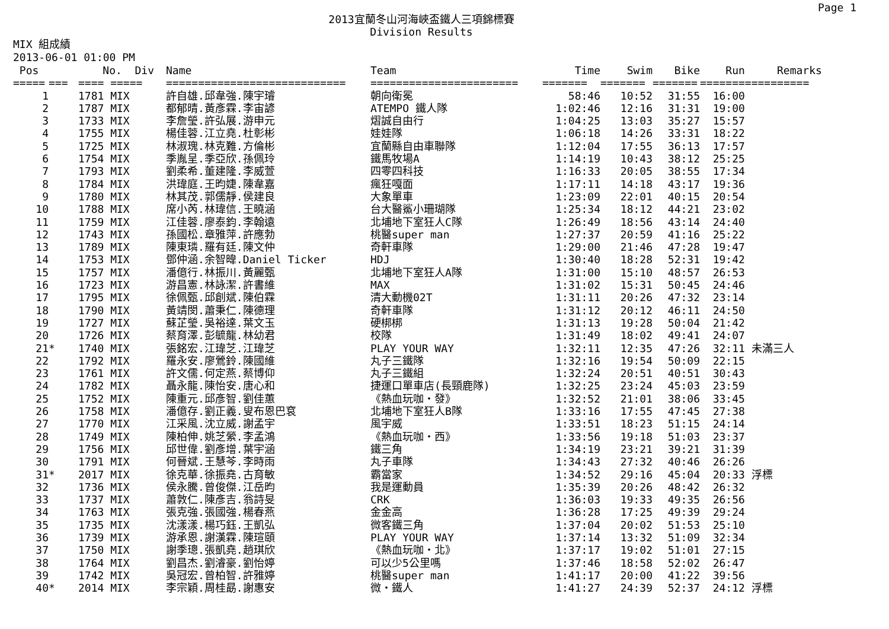Page 1
2013宜蘭冬山河海峽盃鐵人三項錦標賽
Division Results
MIX 組成績
2013-06-01 01:00 PM
| Pos | | No. Div | | Name | Team | Time | Swim | Bike | Run | Remarks |
| --- | --- | --- | --- | --- | --- | --- | --- | --- | --- | --- |
| ===== | === | ==== ===== | | ============================ | ======================= | ======= | ======= | ======= | ======= | ========== |
| 1 | | 1781 MIX | | 許自雄.邱韋強.陳宇璿 | 朝向衛冕 | 58:46 | 10:52 | 31:55 | 16:00 | |
| 2 | | 1787 MIX | | 都郁晴.黃彥霖.李宙諺 | ATEMPO 鐵人隊 | 1:02:46 | 12:16 | 31:31 | 19:00 | |
| 3 | | 1733 MIX | | 李詹瑩.許弘展.游申元 | 熠誠自由行 | 1:04:25 | 13:03 | 35:27 | 15:57 | |
| 4 | | 1755 MIX | | 楊佳蓉.江立堯.杜彰彬 | 娃娃隊 | 1:06:18 | 14:26 | 33:31 | 18:22 | |
| 5 | | 1725 MIX | | 林淑瑰.林克難.方倫彬 | 宜蘭縣自由車聯隊 | 1:12:04 | 17:55 | 36:13 | 17:57 | |
| 6 | | 1754 MIX | | 季胤呈.季亞欣.孫佩玲 | 鐵馬牧場A | 1:14:19 | 10:43 | 38:12 | 25:25 | |
| 7 | | 1793 MIX | | 劉柔希.董建隆.李威萱 | 四零四科技 | 1:16:33 | 20:05 | 38:55 | 17:34 | |
| 8 | | 1784 MIX | | 洪瑋庭.王昀婕.陳韋嘉 | 瘋狂嘎面 | 1:17:11 | 14:18 | 43:17 | 19:36 | |
| 9 | | 1780 MIX | | 林其茂.郭儒靜.侯建良 | 大象單車 | 1:23:09 | 22:01 | 40:15 | 20:54 | |
| 10 | | 1788 MIX | | 席小芮.林瑋信.王曉涵 | 台大醫鯊小珊瑚隊 | 1:25:34 | 18:12 | 44:21 | 23:02 | |
| 11 | | 1759 MIX | | 江佳蓉.廖泰鈞.李翰遠 | 北埔地下室狂人C隊 | 1:26:49 | 18:56 | 43:14 | 24:40 | |
| 12 | | 1743 MIX | | 孫國松.章雅萍.許應勃 | 桃醫super man | 1:27:37 | 20:59 | 41:16 | 25:22 | |
| 13 | | 1789 MIX | | 陳東璘.羅有廷.陳文仲 | 奇軒車隊 | 1:29:00 | 21:46 | 47:28 | 19:47 | |
| 14 | | 1753 MIX | | 鄧仲涵.余智暐.Daniel Ticker | HDJ | 1:30:40 | 18:28 | 52:31 | 19:42 | |
| 15 | | 1757 MIX | | 潘億行.林振川.黃麗甄 | 北埔地下室狂人A隊 | 1:31:00 | 15:10 | 48:57 | 26:53 | |
| 16 | | 1723 MIX | | 游昌憲.林詠潔.許書維 | MAX | 1:31:02 | 15:31 | 50:45 | 24:46 | |
| 17 | | 1795 MIX | | 徐佩甄.邱創斌.陳伯霖 | 清大動機02T | 1:31:11 | 20:26 | 47:32 | 23:14 | |
| 18 | | 1790 MIX | | 黃靖閔.蕭秉仁.陳德理 | 奇軒車隊 | 1:31:12 | 20:12 | 46:11 | 24:50 | |
| 19 | | 1727 MIX | | 蘇芷瑩.吳裕達.葉文玉 | 硬梆梆 | 1:31:13 | 19:28 | 50:04 | 21:42 | |
| 20 | | 1726 MIX | | 蔡育澤.彭毓龍.林幼君 | 校隊 | 1:31:49 | 18:02 | 49:41 | 24:07 | |
| 21 | * | 1740 MIX | | 張銘宏.江瑋芝.江瑋芝 | PLAY YOUR WAY | 1:32:11 | 12:35 | 47:26 | 32:11 | 未滿三人 |
| 22 | | 1792 MIX | | 羅永安.廖鶯鈴.陳國維 | 丸子三鐵隊 | 1:32:16 | 19:54 | 50:09 | 22:15 | |
| 23 | | 1761 MIX | | 許文儒.何定燕.蔡博仰 | 丸子三鐵組 | 1:32:24 | 20:51 | 40:51 | 30:43 | |
| 24 | | 1782 MIX | | 聶永龍.陳怡安.唐心和 | 捷運口單車店(長頸鹿隊) | 1:32:25 | 23:24 | 45:03 | 23:59 | |
| 25 | | 1752 MIX | | 陳重元.邱彥智.劉佳蕙 | 《熱血玩咖・發》 | 1:32:52 | 21:01 | 38:06 | 33:45 | |
| 26 | | 1758 MIX | | 潘億存.劉正義.叟布恩巴袞 | 北埔地下室狂人B隊 | 1:33:16 | 17:55 | 47:45 | 27:38 | |
| 27 | | 1770 MIX | | 江采風.沈立威.謝孟宇 | 風宇威 | 1:33:51 | 18:23 | 51:15 | 24:14 | |
| 28 | | 1749 MIX | | 陳柏伸.姚芝縈.李孟鴻 | 《熱血玩咖・西》 | 1:33:56 | 19:18 | 51:03 | 23:37 | |
| 29 | | 1756 MIX | | 邱世偉.劉彥增.葉宇涵 | 鐵三角 | 1:34:19 | 23:21 | 39:21 | 31:39 | |
| 30 | | 1791 MIX | | 何晉斌.王慧芩.李時雨 | 丸子車隊 | 1:34:43 | 27:32 | 40:46 | 26:26 | |
| 31 | * | 2017 MIX | | 徐克華.徐振堯.古育敏 | 霸當家 | 1:34:52 | 29:16 | 45:04 | 20:33 | 浮標 |
| 32 | | 1736 MIX | | 侯永騰.曾俊傑.江岳昀 | 我是運動員 | 1:35:39 | 20:26 | 48:42 | 26:32 | |
| 33 | | 1737 MIX | | 蕭敦仁.陳彥吉.翁詩旻 | CRK | 1:36:03 | 19:33 | 49:35 | 26:56 | |
| 34 | | 1763 MIX | | 張克強.張國強.楊春燕 | 金金高 | 1:36:28 | 17:25 | 49:39 | 29:24 | |
| 35 | | 1735 MIX | | 沈漾漾.楊巧鈺.王凱弘 | 微客鐵三角 | 1:37:04 | 20:02 | 51:53 | 25:10 | |
| 36 | | 1739 MIX | | 游承恩.謝漢霖.陳瑄頤 | PLAY YOUR WAY | 1:37:14 | 13:32 | 51:09 | 32:34 | |
| 37 | | 1750 MIX | | 謝季璁.張凱堯.趙琪欣 | 《熱血玩咖・北》 | 1:37:17 | 19:02 | 51:01 | 27:15 | |
| 38 | | 1764 MIX | | 劉昌杰.劉濬豪.劉怡婷 | 可以少5公里嗎 | 1:37:46 | 18:58 | 52:02 | 26:47 | |
| 39 | | 1742 MIX | | 吳冠宏.曾柏智.許雅婷 | 桃醫super man | 1:41:17 | 20:00 | 41:22 | 39:56 | |
| 40 | * | 2014 MIX | | 李宗穎.周桂勗.謝惠安 | 微・鐵人 | 1:41:27 | 24:39 | 52:37 | 24:12 | 浮標 |